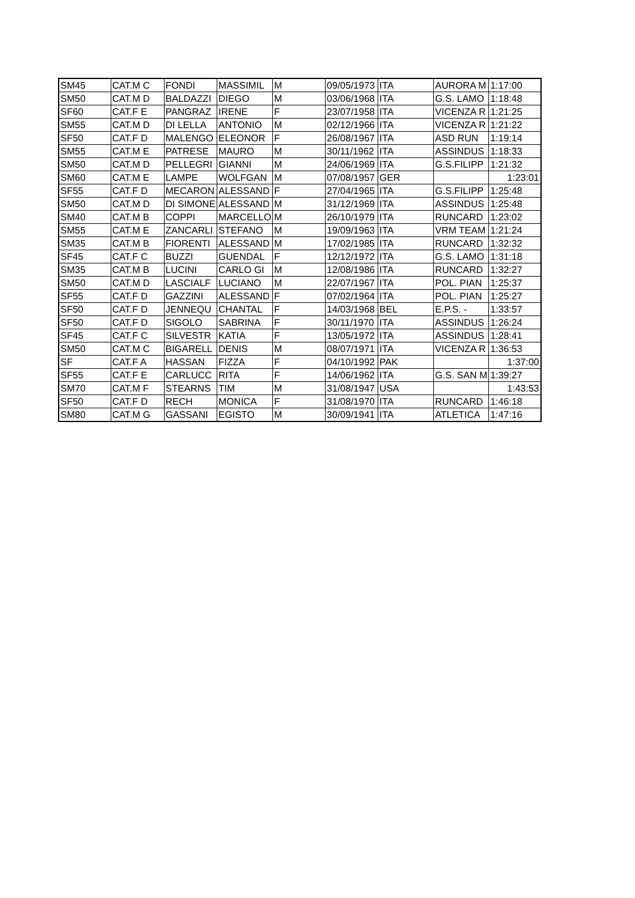| SM45 | CAT.M C | FONDI | MASSIMIL | M | 09/05/1973 | ITA | AURORA M | 1:17:00 |
| SM50 | CAT.M D | BALDAZZI | DIEGO | M | 03/06/1968 | ITA | G.S. LAMO | 1:18:48 |
| SF60 | CAT.F E | PANGRAZ | IRENE | F | 23/07/1958 | ITA | VICENZA R | 1:21:25 |
| SM55 | CAT.M D | DI LELLA | ANTONIO | M | 02/12/1966 | ITA | VICENZA R | 1:21:22 |
| SF50 | CAT.F D | MALENGO | ELEONOR | F | 26/08/1967 | ITA | ASD RUN | 1:19:14 |
| SM55 | CAT.M E | PATRESE | MAURO | M | 30/11/1962 | ITA | ASSINDUS | 1:18:33 |
| SM50 | CAT.M D | PELLEGRI | GIANNI | M | 24/06/1969 | ITA | G.S.FILIPP | 1:21:32 |
| SM60 | CAT.M E | LAMPE | WOLFGAN | M | 07/08/1957 | GER | | 1:23:01 |
| SF55 | CAT.F D | MECARON | ALESSAND | F | 27/04/1965 | ITA | G.S.FILIPP | 1:25:48 |
| SM50 | CAT.M D | DI SIMONE | ALESSAND | M | 31/12/1969 | ITA | ASSINDUS | 1:25:48 |
| SM40 | CAT.M B | COPPI | MARCELLO | M | 26/10/1979 | ITA | RUNCARD | 1:23:02 |
| SM55 | CAT.M E | ZANCARLI | STEFANO | M | 19/09/1963 | ITA | VRM TEAM | 1:21:24 |
| SM35 | CAT.M B | FIORENTI | ALESSAND | M | 17/02/1985 | ITA | RUNCARD | 1:32:32 |
| SF45 | CAT.F C | BUZZI | GUENDAL | F | 12/12/1972 | ITA | G.S. LAMO | 1:31:18 |
| SM35 | CAT.M B | LUCINI | CARLO GI | M | 12/08/1986 | ITA | RUNCARD | 1:32:27 |
| SM50 | CAT.M D | LASCIALF | LUCIANO | M | 22/07/1967 | ITA | POL. PIAN | 1:25:37 |
| SF55 | CAT.F D | GAZZINI | ALESSAND | F | 07/02/1964 | ITA | POL. PIAN | 1:25:27 |
| SF50 | CAT.F D | JENNEQU | CHANTAL | F | 14/03/1968 | BEL | E.P.S. - | 1:33:57 |
| SF50 | CAT.F D | SIGOLO | SABRINA | F | 30/11/1970 | ITA | ASSINDUS | 1:26:24 |
| SF45 | CAT.F C | SILVESTR | KATIA | F | 13/05/1972 | ITA | ASSINDUS | 1:28:41 |
| SM50 | CAT.M C | BIGARELL | DENIS | M | 08/07/1971 | ITA | VICENZA R | 1:36:53 |
| SF | CAT.F A | HASSAN | FIZZA | F | 04/10/1992 | PAK | | 1:37:00 |
| SF55 | CAT.F E | CARLUCC | RITA | F | 14/06/1962 | ITA | G.S. SAN M | 1:39:27 |
| SM70 | CAT.M F | STEARNS | TIM | M | 31/08/1947 | USA | | 1:43:53 |
| SF50 | CAT.F D | RECH | MONICA | F | 31/08/1970 | ITA | RUNCARD | 1:46:18 |
| SM80 | CAT.M G | GASSANI | EGISTO | M | 30/09/1941 | ITA | ATLETICA | 1:47:16 |